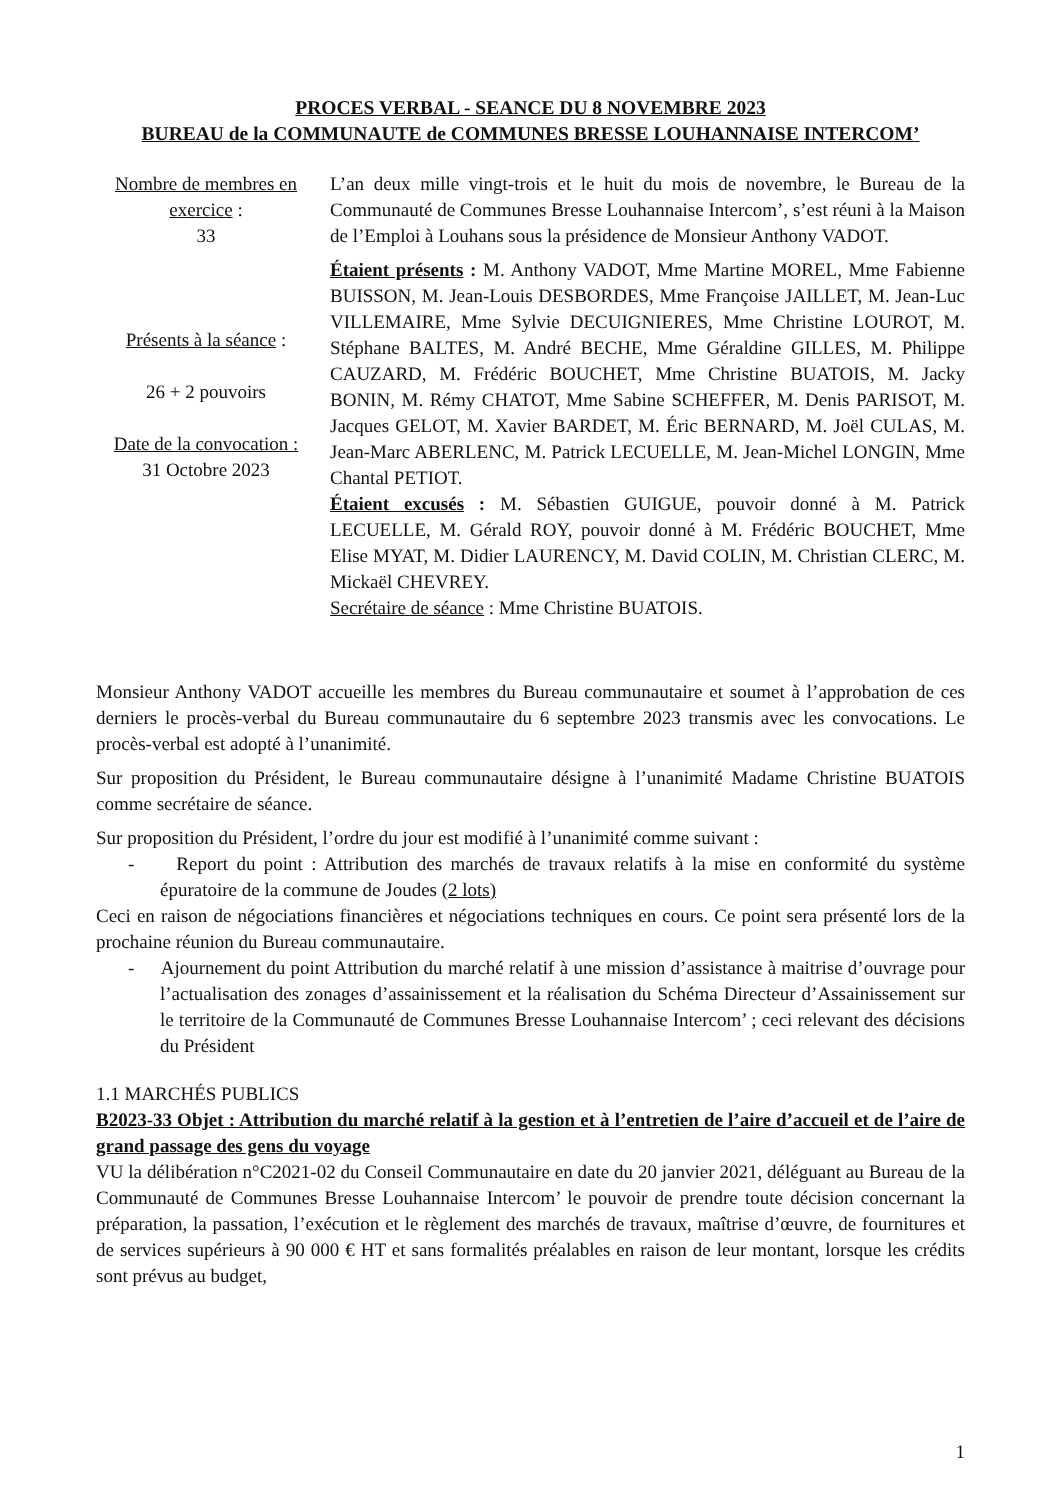PROCES VERBAL - SEANCE DU 8 NOVEMBRE 2023
BUREAU de la COMMUNAUTE de COMMUNES BRESSE LOUHANNAISE INTERCOM’
Nombre de membres en exercice :
33
Présents à la séance :
26 + 2 pouvoirs
Date de la convocation :
31 Octobre 2023
L’an deux mille vingt-trois et le huit du mois de novembre, le Bureau de la Communauté de Communes Bresse Louhannaise Intercom’, s’est réuni à la Maison de l’Emploi à Louhans sous la présidence de Monsieur Anthony VADOT.
Étaient présents : M. Anthony VADOT, Mme Martine MOREL, Mme Fabienne BUISSON, M. Jean-Louis DESBORDES, Mme Françoise JAILLET, M. Jean-Luc VILLEMAIRE, Mme Sylvie DECUIGNIERES, Mme Christine LOUROT, M. Stéphane BALTES, M. André BECHE, Mme Géraldine GILLES, M. Philippe CAUZARD, M. Frédéric BOUCHET, Mme Christine BUATOIS, M. Jacky BONIN, M. Rémy CHATOT, Mme Sabine SCHEFFER, M. Denis PARISOT, M. Jacques GELOT, M. Xavier BARDET, M. Éric BERNARD, M. Joël CULAS, M. Jean-Marc ABERLENC, M. Patrick LECUELLE, M. Jean-Michel LONGIN, Mme Chantal PETIOT.
Étaient excusés : M. Sébastien GUIGUE, pouvoir donné à M. Patrick LECUELLE, M. Gérald ROY, pouvoir donné à M. Frédéric BOUCHET, Mme Elise MYAT, M. Didier LAURENCY, M. David COLIN, M. Christian CLERC, M. Mickaël CHEVREY.
Secrétaire de séance : Mme Christine BUATOIS.
Monsieur Anthony VADOT accueille les membres du Bureau communautaire et soumet à l’approbation de ces derniers le procès-verbal du Bureau communautaire du 6 septembre 2023 transmis avec les convocations. Le procès-verbal est adopté à l’unanimité.
Sur proposition du Président, le Bureau communautaire désigne à l’unanimité Madame Christine BUATOIS comme secrétaire de séance.
Sur proposition du Président, l’ordre du jour est modifié à l’unanimité comme suivant :
- Report du point : Attribution des marchés de travaux relatifs à la mise en conformité du système épuratoire de la commune de Joudes (2 lots)
Ceci en raison de négociations financières et négociations techniques en cours. Ce point sera présenté lors de la prochaine réunion du Bureau communautaire.
- Ajournement du point Attribution du marché relatif à une mission d’assistance à maitrise d’ouvrage pour l’actualisation des zonages d’assainissement et la réalisation du Schéma Directeur d’Assainissement sur le territoire de la Communauté de Communes Bresse Louhannaise Intercom’ ; ceci relevant des décisions du Président
1.1 MARCHÉS PUBLICS
B2023-33 Objet : Attribution du marché relatif à la gestion et à l’entretien de l’aire d’accueil et de l’aire de grand passage des gens du voyage
VU la délibération n°C2021-02 du Conseil Communautaire en date du 20 janvier 2021, déléguant au Bureau de la Communauté de Communes Bresse Louhannaise Intercom’ le pouvoir de prendre toute décision concernant la préparation, la passation, l’exécution et le règlement des marchés de travaux, maîtrise d’œuvre, de fournitures et de services supérieurs à 90 000 € HT et sans formalités préalables en raison de leur montant, lorsque les crédits sont prévus au budget,
1